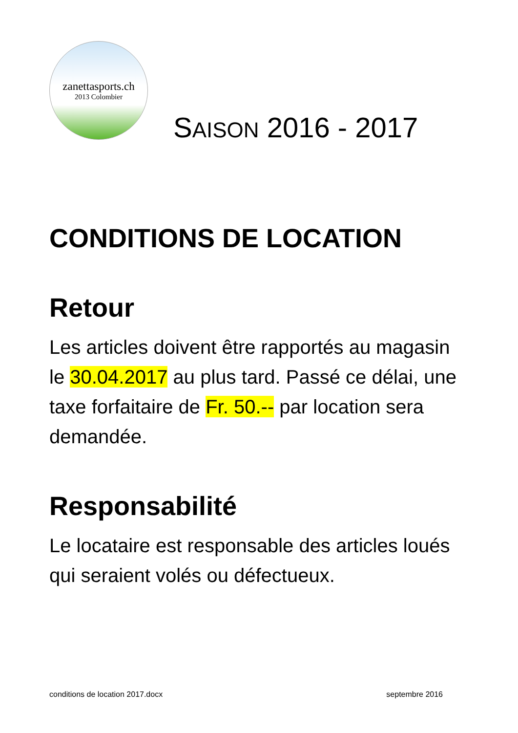zanettasports.ch
2013 Colombier
SAISON 2016 - 2017
CONDITIONS DE LOCATION
Retour
Les articles doivent être rapportés au magasin le 30.04.2017 au plus tard. Passé ce délai, une taxe forfaitaire de Fr. 50.-- par location sera demandée.
Responsabilité
Le locataire est responsable des articles loués qui seraient volés ou défectueux.
conditions de location 2017.docx septembre 2016